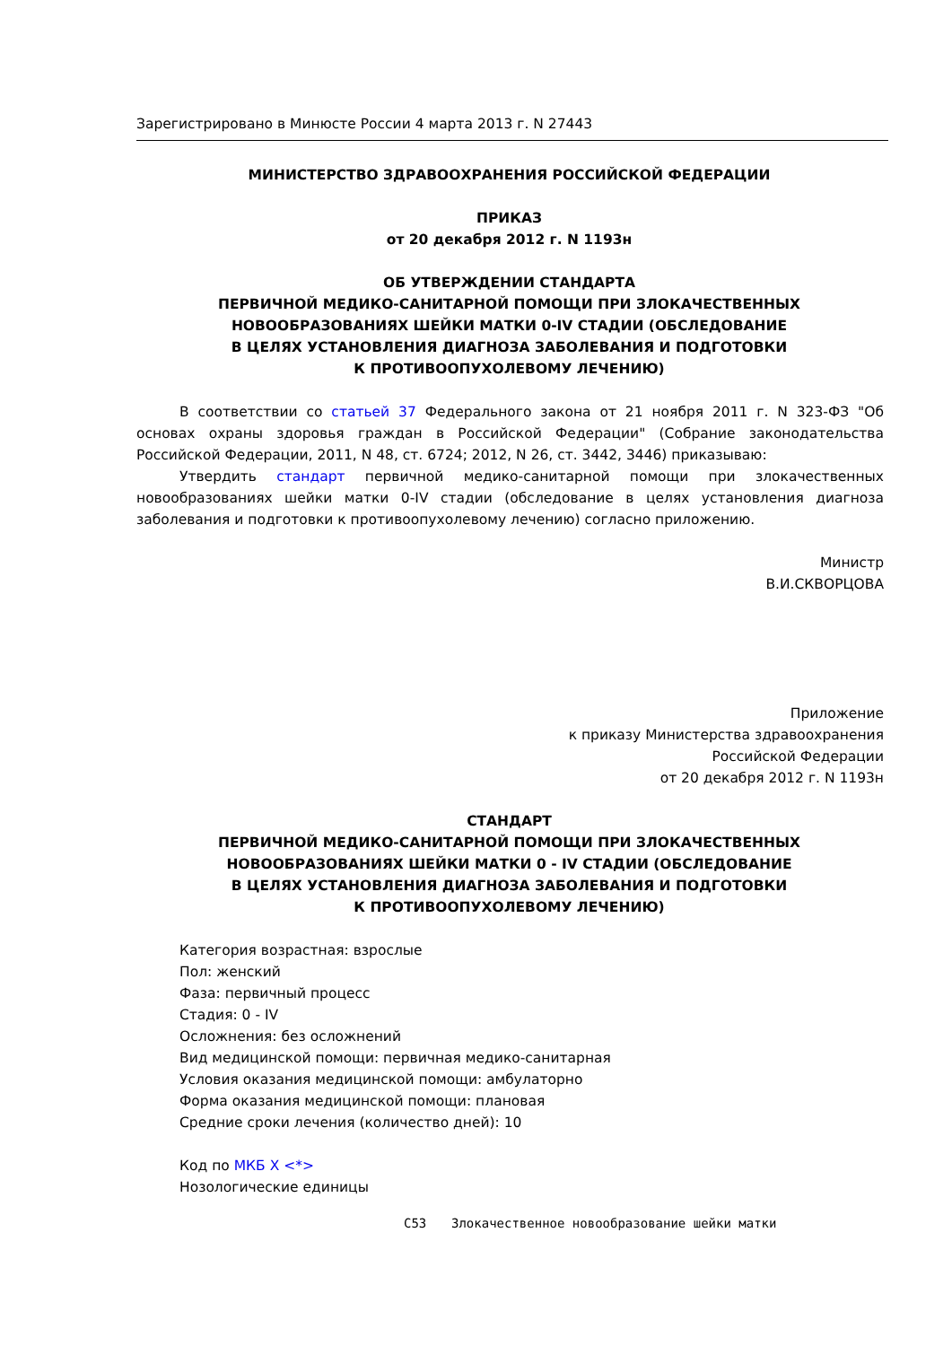Зарегистрировано в Минюсте России 4 марта 2013 г. N 27443
МИНИСТЕРСТВО ЗДРАВООХРАНЕНИЯ РОССИЙСКОЙ ФЕДЕРАЦИИ
ПРИКАЗ
от 20 декабря 2012 г. N 1193н
ОБ УТВЕРЖДЕНИИ СТАНДАРТА
ПЕРВИЧНОЙ МЕДИКО-САНИТАРНОЙ ПОМОЩИ ПРИ ЗЛОКАЧЕСТВЕННЫХ
НОВООБРАЗОВАНИЯХ ШЕЙКИ МАТКИ 0-IV СТАДИИ (ОБСЛЕДОВАНИЕ
В ЦЕЛЯХ УСТАНОВЛЕНИЯ ДИАГНОЗА ЗАБОЛЕВАНИЯ И ПОДГОТОВКИ
К ПРОТИВООПУХОЛЕВОМУ ЛЕЧЕНИЮ)
В соответствии со статьей 37 Федерального закона от 21 ноября 2011 г. N 323-ФЗ "Об основах охраны здоровья граждан в Российской Федерации" (Собрание законодательства Российской Федерации, 2011, N 48, ст. 6724; 2012, N 26, ст. 3442, 3446) приказываю:
Утвердить стандарт первичной медико-санитарной помощи при злокачественных новообразованиях шейки матки 0-IV стадии (обследование в целях установления диагноза заболевания и подготовки к противоопухолевому лечению) согласно приложению.
Министр
В.И.СКВОРЦОВА
Приложение
к приказу Министерства здравоохранения
Российской Федерации
от 20 декабря 2012 г. N 1193н
СТАНДАРТ
ПЕРВИЧНОЙ МЕДИКО-САНИТАРНОЙ ПОМОЩИ ПРИ ЗЛОКАЧЕСТВЕННЫХ
НОВООБРАЗОВАНИЯХ ШЕЙКИ МАТКИ 0 - IV СТАДИИ (ОБСЛЕДОВАНИЕ
В ЦЕЛЯХ УСТАНОВЛЕНИЯ ДИАГНОЗА ЗАБОЛЕВАНИЯ И ПОДГОТОВКИ
К ПРОТИВООПУХОЛЕВОМУ ЛЕЧЕНИЮ)
Категория возрастная: взрослые
Пол: женский
Фаза: первичный процесс
Стадия: 0 - IV
Осложнения: без осложнений
Вид медицинской помощи: первичная медико-санитарная
Условия оказания медицинской помощи: амбулаторно
Форма оказания медицинской помощи: плановая
Средние сроки лечения (количество дней): 10
Код по МКБ X <*>
Нозологические единицы
C53 Злокачественное новообразование шейки матки